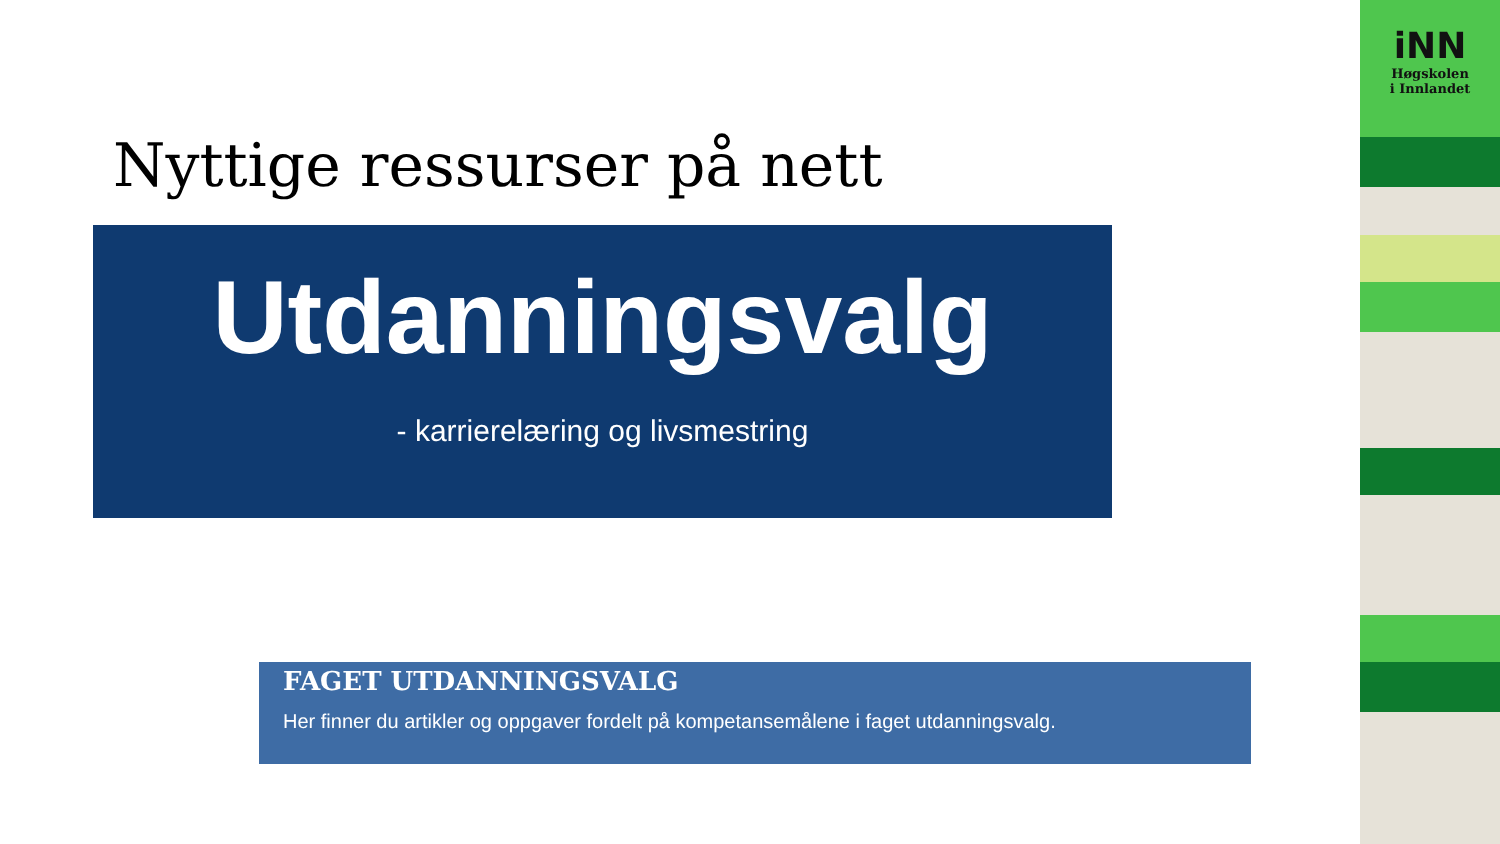Nyttige ressurser på nett
Utdanningsvalg
- karrierelæring og livsmestring
FAGET UTDANNINGSVALG
Her finner du artikler og oppgaver fordelt på kompetansemålene i faget utdanningsvalg.
iNN
Høgskolen
i Innlandet